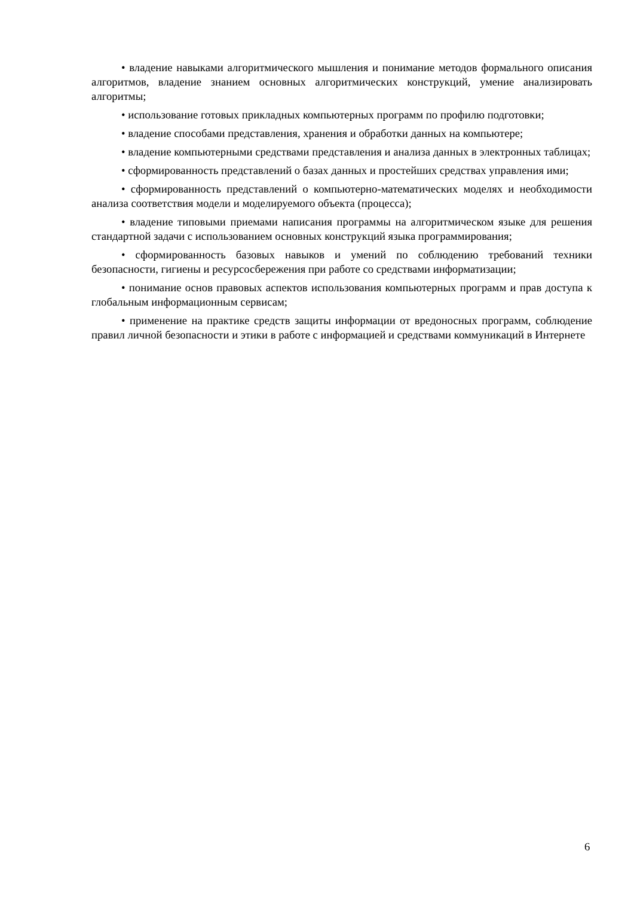• владение навыками алгоритмического мышления и понимание методов формального описания алгоритмов, владение знанием основных алгоритмических конструкций, умение анализировать алгоритмы;
• использование готовых прикладных компьютерных программ по профилю подготовки;
• владение способами представления, хранения и обработки данных на компьютере;
• владение компьютерными средствами представления и анализа данных в электронных таблицах;
• сформированность представлений о базах данных и простейших средствах управления ими;
• сформированность представлений о компьютерно-математических моделях и необходимости анализа соответствия модели и моделируемого объекта (процесса);
• владение типовыми приемами написания программы на алгоритмическом языке для решения стандартной задачи с использованием основных конструкций языка программирования;
• сформированность базовых навыков и умений по соблюдению требований техники безопасности, гигиены и ресурсосбережения при работе со средствами информатизации;
• понимание основ правовых аспектов использования компьютерных программ и прав доступа к глобальным информационным сервисам;
• применение на практике средств защиты информации от вредоносных программ, соблюдение правил личной безопасности и этики в работе с информацией и средствами коммуникаций в Интернете
6